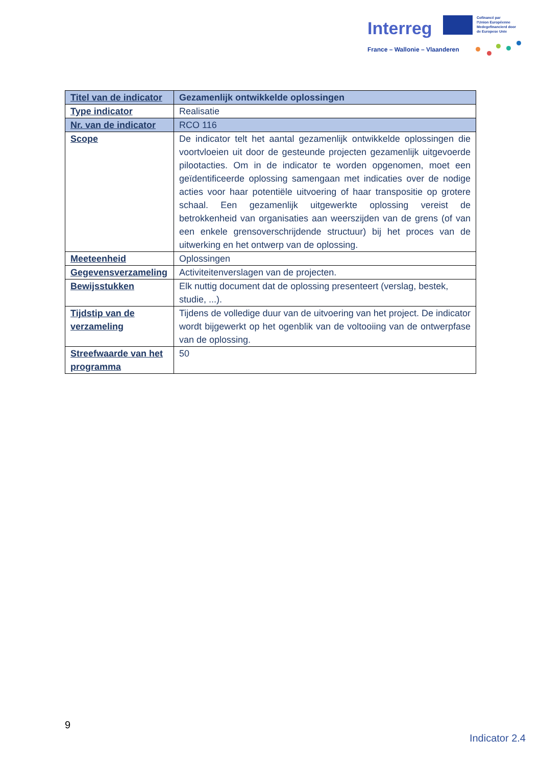Interreg
Cofinancé par
l'Union Européenne
Medegefinancierd door
de Europese Unie
France – Wallonie – Vlaanderen
| Titel van de indicator | Gezamenlijk ontwikkelde oplossingen |
| Type indicator | Realisatie |
| Nr. van de indicator | RCO 116 |
| Scope | De indicator telt het aantal gezamenlijk ontwikkelde oplossingen die voortvloeien uit door de gesteunde projecten gezamenlijk uitgevoerde pilootacties. Om in de indicator te worden opgenomen, moet een geïdentificeerde oplossing samengaan met indicaties over de nodige acties voor haar potentiële uitvoering of haar transpositie op grotere schaal. Een gezamenlijk uitgewerkte oplossing vereist de betrokkenheid van organisaties aan weerszijden van de grens (of van een enkele grensoverschrijdende structuur) bij het proces van de uitwerking en het ontwerp van de oplossing. |
| Meeteenheid | Oplossingen |
| Gegevensverzameling | Activiteitenverslagen van de projecten. |
| Bewijsstukken | Elk nuttig document dat de oplossing presenteert (verslag, bestek, studie, ...). |
| Tijdstip van de verzameling | Tijdens de volledige duur van de uitvoering van het project. De indicator wordt bijgewerkt op het ogenblik van de voltooiing van de ontwerpfase van de oplossing. |
| Streefwaarde van het programma | 50 |
9
Indicator 2.4